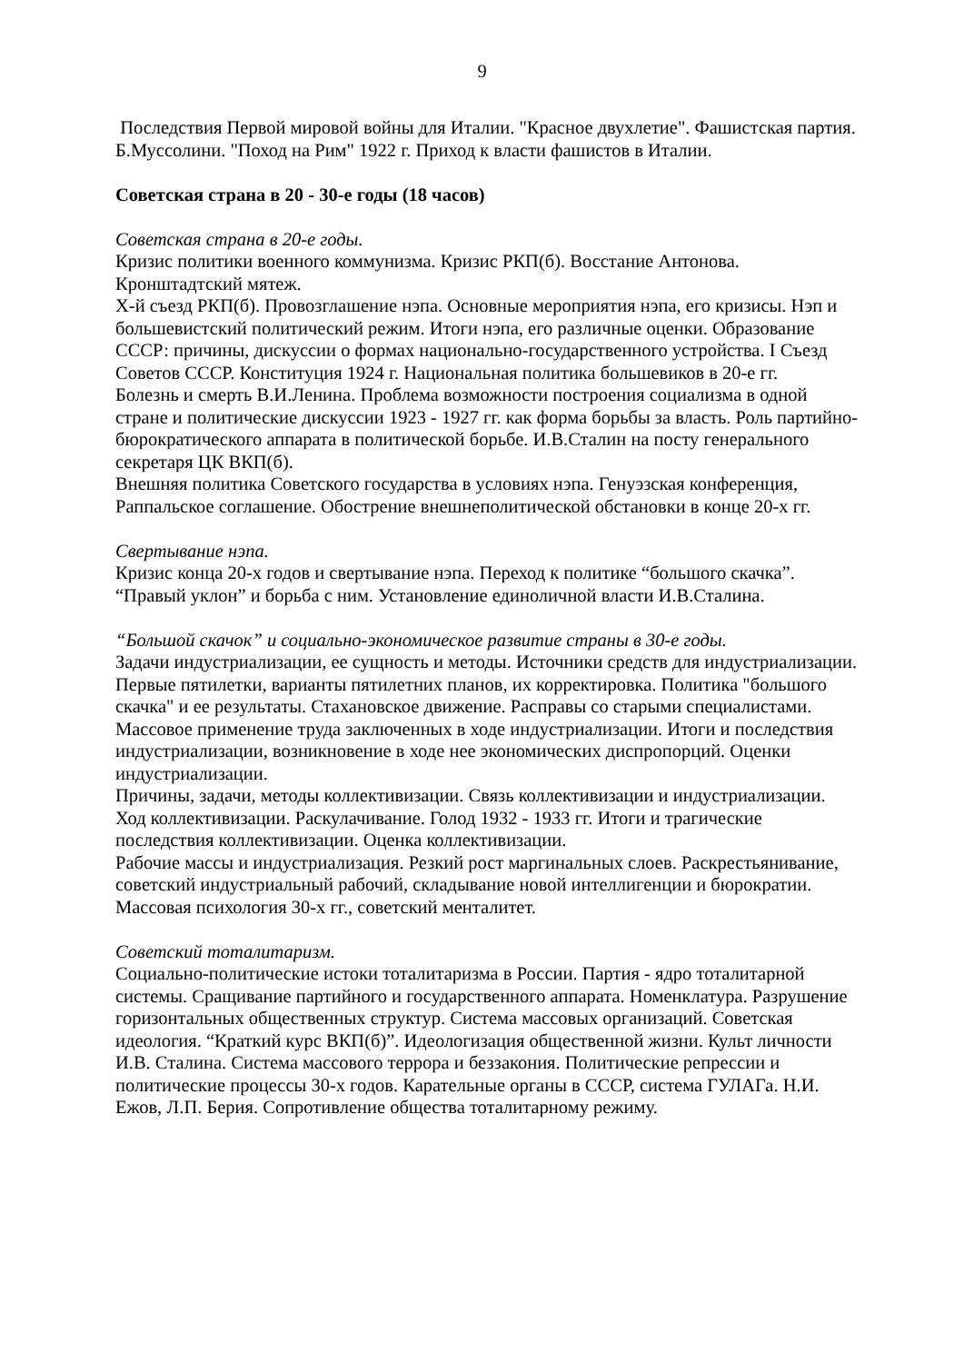9
Последствия Первой мировой войны для Италии. "Красное двухлетие". Фашистская партия. Б.Муссолини. "Поход на Рим" 1922 г. Приход к власти фашистов в Италии.
Советская страна в 20 - 30-е годы (18 часов)
Советская страна в 20-е годы.
Кризис политики военного коммунизма. Кризис РКП(б). Восстание Антонова. Кронштадтский мятеж.
Х-й съезд РКП(б). Провозглашение нэпа. Основные мероприятия нэпа, его кризисы. Нэп и большевистский политический режим. Итоги нэпа, его различные оценки. Образование СССР: причины, дискуссии о формах национально-государственного устройства. I Съезд Советов СССР. Конституция 1924 г. Национальная политика большевиков в 20-е гг.
Болезнь и смерть В.И.Ленина. Проблема возможности построения социализма в одной стране и политические дискуссии 1923 - 1927 гг. как форма борьбы за власть. Роль партийно-бюрократического аппарата в политической борьбе. И.В.Сталин на посту генерального секретаря ЦК ВКП(б).
Внешняя политика Советского государства в условиях нэпа. Генуэзская конференция, Раппальское соглашение. Обострение внешнеполитической обстановки в конце 20-х гг.
Свертывание нэпа.
Кризис конца 20-х годов и свертывание нэпа. Переход к политике “большого скачка”. “Правый уклон” и борьба с ним. Установление единоличной власти И.В.Сталина.
“Большой скачок” и социально-экономическое развитие страны в 30-е годы.
Задачи индустриализации, ее сущность и методы. Источники средств для индустриализации. Первые пятилетки, варианты пятилетних планов, их корректировка. Политика "большого скачка" и ее результаты. Стахановское движение. Расправы со старыми специалистами. Массовое применение труда заключенных в ходе индустриализации. Итоги и последствия индустриализации, возникновение в ходе нее экономических диспропорций. Оценки индустриализации.
Причины, задачи, методы коллективизации. Связь коллективизации и индустриализации. Ход коллективизации. Раскулачивание. Голод 1932 - 1933 гг. Итоги и трагические последствия коллективизации. Оценка коллективизации.
Рабочие массы и индустриализация. Резкий рост маргинальных слоев. Раскрестьянивание, советский индустриальный рабочий, складывание новой интеллигенции и бюрократии. Массовая психология 30-х гг., советский менталитет.
Советский тоталитаризм.
Социально-политические истоки тоталитаризма в России. Партия - ядро тоталитарной системы. Сращивание партийного и государственного аппарата. Номенклатура. Разрушение горизонтальных общественных структур. Система массовых организаций. Советская идеология. “Краткий курс ВКП(б)”. Идеологизация общественной жизни. Культ личности И.В. Сталина. Система массового террора и беззакония. Политические репрессии и политические процессы 30-х годов. Карательные органы в СССР, система ГУЛАГа. Н.И. Ежов, Л.П. Берия. Сопротивление общества тоталитарному режиму.